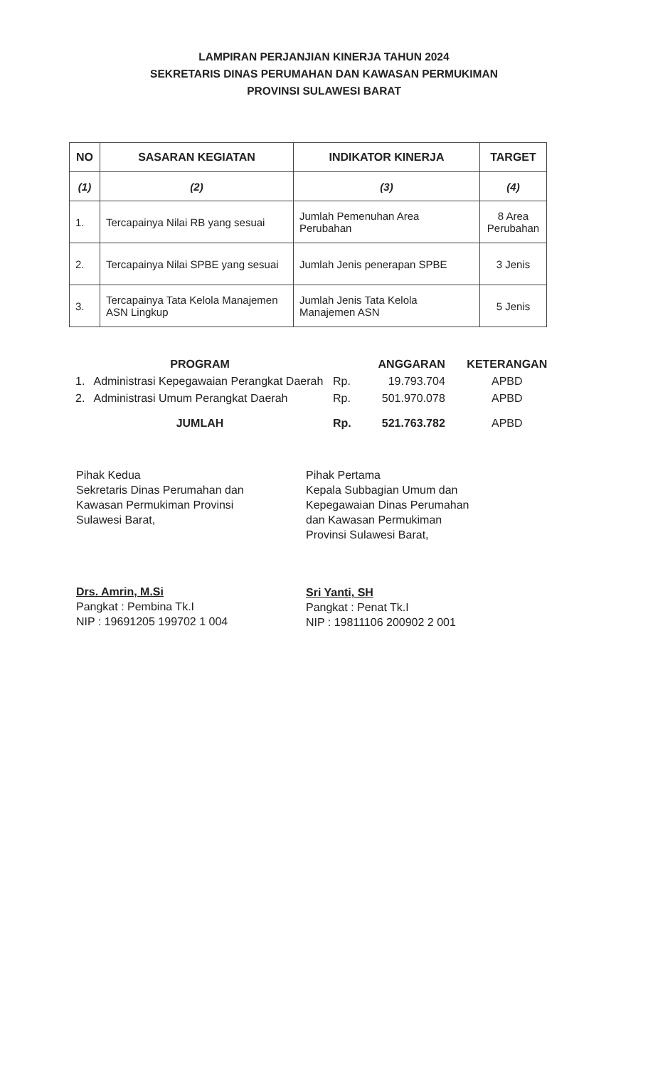LAMPIRAN PERJANJIAN KINERJA TAHUN 2024
SEKRETARIS DINAS PERUMAHAN DAN KAWASAN PERMUKIMAN
PROVINSI SULAWESI BARAT
| NO | SASARAN KEGIATAN | INDIKATOR KINERJA | TARGET |
| --- | --- | --- | --- |
| (1) | (2) | (3) | (4) |
| 1. | Tercapainya Nilai RB yang sesuai | Jumlah Pemenuhan Area Perubahan | 8 Area Perubahan |
| 2. | Tercapainya Nilai SPBE yang sesuai | Jumlah Jenis penerapan SPBE | 3 Jenis |
| 3. | Tercapainya Tata Kelola Manajemen ASN Lingkup | Jumlah Jenis Tata Kelola Manajemen ASN | 5 Jenis |
| PROGRAM | | | ANGGARAN | KETERANGAN |
| --- | --- | --- | --- | --- |
| 1. | Administrasi Kepegawaian Perangkat Daerah | Rp. | 19.793.704 | APBD |
| 2. | Administrasi Umum Perangkat Daerah | Rp. | 501.970.078 | APBD |
| JUMLAH | | Rp. | 521.763.782 | APBD |
Pihak Kedua
Sekretaris Dinas Perumahan dan
Kawasan Permukiman Provinsi
Sulawesi Barat,
Drs. Amrin, M.Si
Pangkat : Pembina Tk.I
NIP : 19691205 199702 1 004
Pihak Pertama
Kepala Subbagian Umum dan
Kepegawaian Dinas Perumahan
dan Kawasan Permukiman
Provinsi Sulawesi Barat,
Sri Yanti, SH
Pangkat : Penat Tk.I
NIP : 19811106 200902 2 001